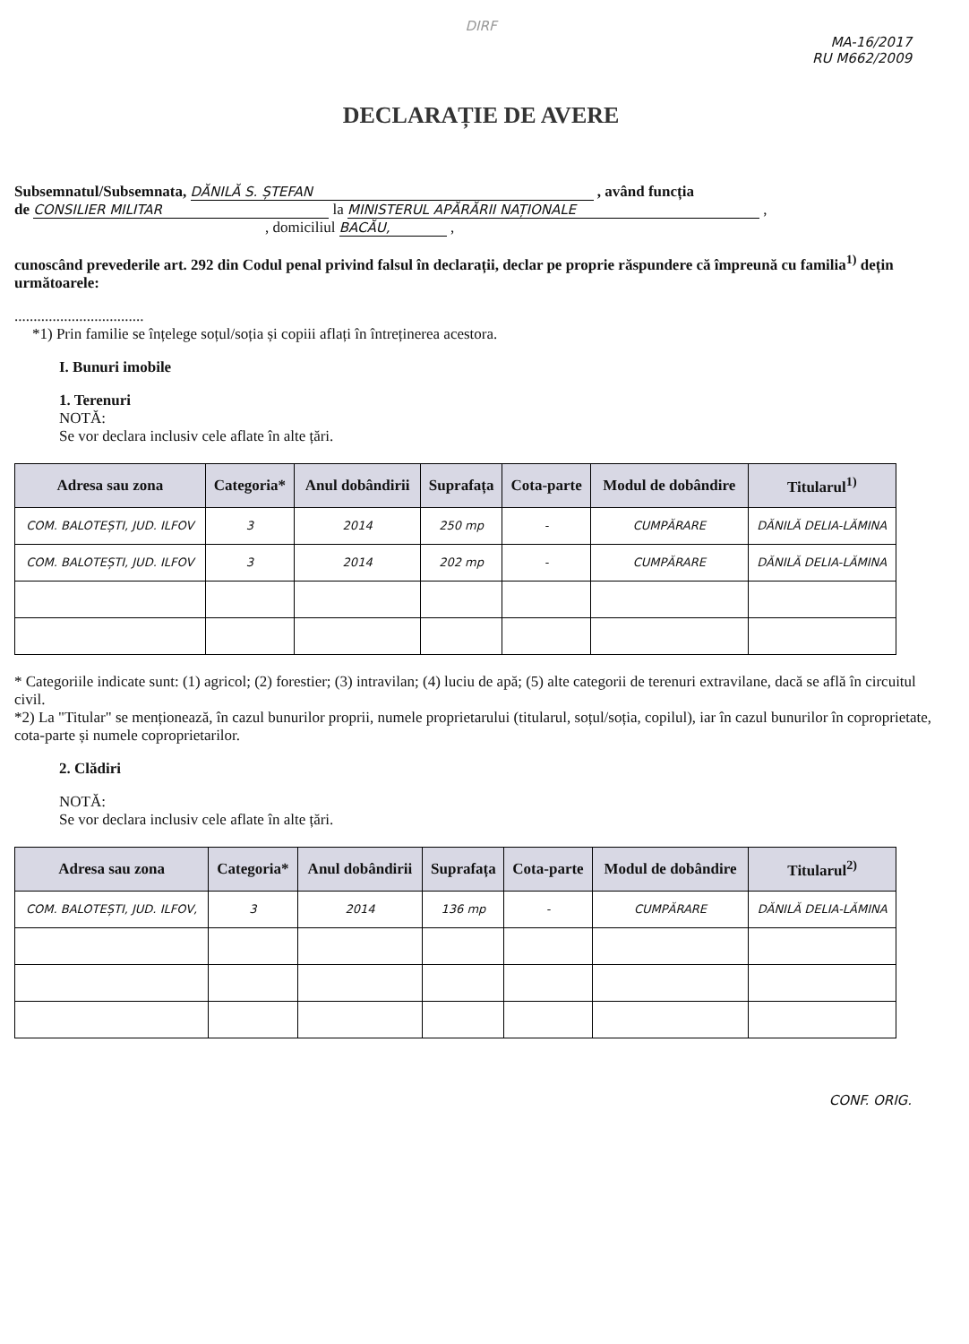DIRF
MA-16/2017
RU M662/2009
DECLARAȚIE DE AVERE
Subsemnatul/Subsemnata, DĂNILĂ S. ȘTEFAN , având funcția
de CONSILIER MILITAR la MINISTERUL APĂRĂRII NAȚIONALE ,
, domiciliul BACĂU, ,
cunoscând prevederile art. 292 din Codul penal privind falsul în declarații, declar pe proprie răspundere că împreună cu familia<sup>1)</sup> dețin următoarele:
..................................
*1) Prin familie se înțelege soțul/soția și copiii aflați în întreținerea acestora.
I. Bunuri imobile
1. Terenuri
NOTĂ:
Se vor declara inclusiv cele aflate în alte țări.
| Adresa sau zona | Categoria* | Anul dobândirii | Suprafața | Cota-parte | Modul de dobândire | Titularul<sup>1)</sup> |
| --- | --- | --- | --- | --- | --- | --- |
| COM. BALOTEȘTI, JUD. ILFOV | 3 | 2014 | 250 mp | - | CUMPĂRARE | DĂNILĂ DELIA-LĂMINA |
| COM. BALOTEȘTI, JUD. ILFOV | 3 | 2014 | 202 mp | - | CUMPĂRARE | DĂNILĂ DELIA-LĂMINA |
* Categoriile indicate sunt: (1) agricol; (2) forestier; (3) intravilan; (4) luciu de apă; (5) alte categorii de terenuri extravilane, dacă se află în circuitul civil.
*2) La "Titular" se menționează, în cazul bunurilor proprii, numele proprietarului (titularul, soțul/soția, copilul), iar în cazul bunurilor în coproprietate, cota-parte și numele coproprietarilor.
2. Clădiri
NOTĂ:
Se vor declara inclusiv cele aflate în alte țări.
| Adresa sau zona | Categoria* | Anul dobândirii | Suprafața | Cota-parte | Modul de dobândire | Titularul<sup>2)</sup> |
| --- | --- | --- | --- | --- | --- | --- |
| COM. BALOTEȘTI, JUD. ILFOV, | 3 | 2014 | 136 mp | - | CUMPĂRARE | DĂNILĂ DELIA-LĂMINA |
CONF. ORIG.